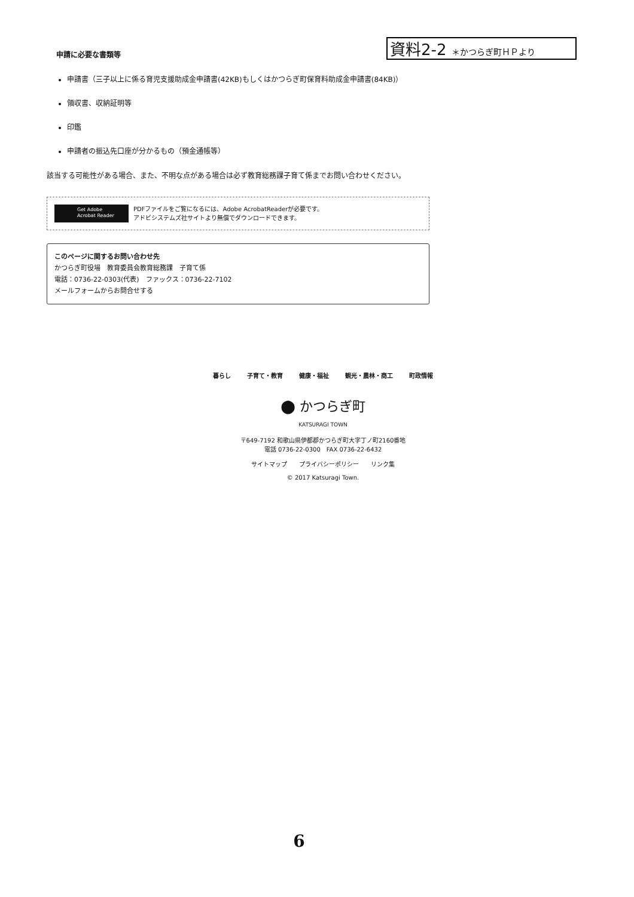資料2-2 ＊かつらぎ町ＨＰより
申請に必要な書類等
申請書（三子以上に係る育児支援助成金申請書(42KB) もしくはかつらぎ町保育料助成金申請書(84KB)）
領収書、収納証明等
印鑑
申請者の振込先口座が分かるもの（預金通帳等）
該当する可能性がある場合、また、不明な点がある場合は必ず教育総務課子育て係までお問い合わせください。
Get Adobe
Acrobat Reader
PDFファイルをご覧になるには、Adobe AcrobatReaderが必要です。
アドビシステムズ社サイトより無償でダウンロードできます。
このページに関するお問い合わせ先
かつらぎ町役場　教育委員会教育総務課　子育て係
電話：0736-22-0303(代表)　ファックス：0736-22-7102
メールフォームからお問合せする
暮らし 子育て・教育 健康・福祉 観光・農林・商工 町政情報
⬤ かつらぎ町
KATSURAGI TOWN
〒649-7192 和歌山県伊都郡かつらぎ町大字丁ノ町2160番地
電話 0736-22-0300　FAX 0736-22-6432
サイトマップ　　プライバシーポリシー　　リンク集
© 2017 Katsuragi Town.
6